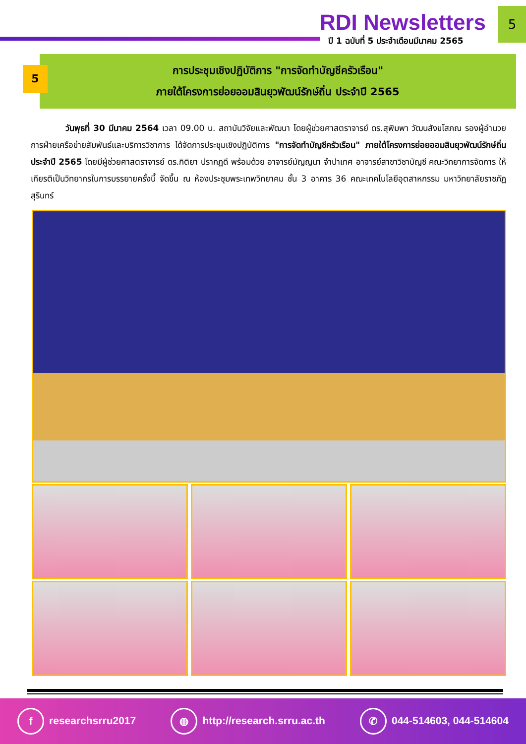RDI Newsletters
ปี 1 ฉบับที่ 5 ประจำเดือนมีนาคม 2565
5
5
การประชุมเชิงปฏิบัติการ "การจัดทำบัญชีครัวเรือน"
ภายใต้โครงการย่อยออมสินยุวพัฒน์รักษ์ถิ่น ประจำปี 2565
วันพุธที่ 30 มีนาคม 2564 เวลา 09.00 น. สถาบันวิจัยและพัฒนา โดยผู้ช่วยศาสตราจารย์ ดร.สุพิมพา วัฒนสังขโสภณ รองผู้อำนวยการฝ่ายเครือข่ายสัมพันธ์และบริการวิชาการ ได้จัดการประชุมเชิงปฏิบัติการ "การจัดทำบัญชีครัวเรือน" ภายใต้โครงการย่อยออมสินยุวพัฒน์รักษ์ถิ่น ประจำปี 2565 โดยมีผู้ช่วยศาสตราจารย์ ดร.กิติยา ปรากฏดี พร้อมด้วย อาจารย์มัญญนา จำปาเทศ อาจารย์สาขาวิชาบัญชี คณะวิทยาการจัดการ ให้เกียรติเป็นวิทยากรในการบรรยายครั้งนี้ จัดขึ้น ณ ห้องประชุมพระเทพวิทยาคม ชั้น 3 อาคาร 36 คณะเทคโนโลยีอุตสาหกรรม มหาวิทยาลัยราชภัฏสุรินทร์
f researchsrru2017 ◍ http://research.srru.ac.th ✆ 044-514603, 044-514604